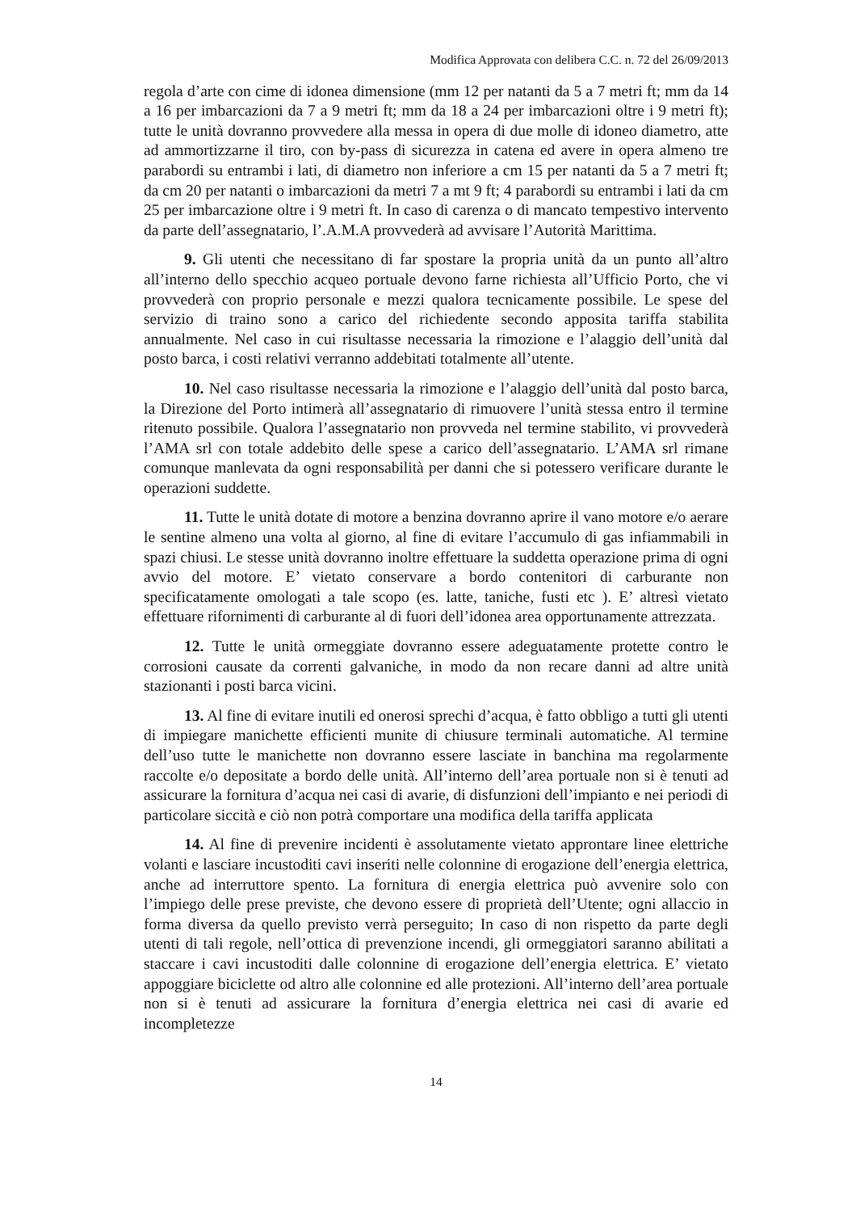Modifica Approvata con delibera C.C. n. 72 del 26/09/2013
regola d’arte con cime di idonea dimensione (mm 12 per natanti da 5 a 7 metri ft; mm da 14 a 16 per imbarcazioni da 7 a 9 metri ft; mm da 18 a 24 per imbarcazioni oltre i 9 metri ft); tutte le unità dovranno provvedere alla messa in opera di due molle di idoneo diametro, atte ad ammortizzarne il tiro, con by-pass di sicurezza in catena ed avere in opera almeno tre parabordi su entrambi i lati, di diametro non inferiore a cm 15 per natanti da 5 a 7 metri ft; da cm 20 per natanti o imbarcazioni da metri 7 a mt 9 ft; 4 parabordi su entrambi i lati da cm 25 per imbarcazione oltre i 9 metri ft. In caso di carenza o di mancato tempestivo intervento da parte dell’assegnatario, l’.A.M.A provvederà ad avvisare l’Autorità Marittima.
9. Gli utenti che necessitano di far spostare la propria unità da un punto all’altro all’interno dello specchio acqueo portuale devono farne richiesta all’Ufficio Porto, che vi provvederà con proprio personale e mezzi qualora tecnicamente possibile. Le spese del servizio di traino sono a carico del richiedente secondo apposita tariffa stabilita annualmente. Nel caso in cui risultasse necessaria la rimozione e l’alaggio dell’unità dal posto barca, i costi relativi verranno addebitati totalmente all’utente.
10. Nel caso risultasse necessaria la rimozione e l’alaggio dell’unità dal posto barca, la Direzione del Porto intimerà all’assegnatario di rimuovere l’unità stessa entro il termine ritenuto possibile. Qualora l’assegnatario non provveda nel termine stabilito, vi provvederà l’AMA srl con totale addebito delle spese a carico dell’assegnatario. L’AMA srl rimane comunque manlevata da ogni responsabilità per danni che si potessero verificare durante le operazioni suddette.
11. Tutte le unità dotate di motore a benzina dovranno aprire il vano motore e/o aerare le sentine almeno una volta al giorno, al fine di evitare l’accumulo di gas infiammabili in spazi chiusi. Le stesse unità dovranno inoltre effettuare la suddetta operazione prima di ogni avvio del motore. E’ vietato conservare a bordo contenitori di carburante non specificatamente omologati a tale scopo (es. latte, taniche, fusti etc ). E’ altresì vietato effettuare rifornimenti di carburante al di fuori dell’idonea area opportunamente attrezzata.
12. Tutte le unità ormeggiate dovranno essere adeguatamente protette contro le corrosioni causate da correnti galvaniche, in modo da non recare danni ad altre unità stazionanti i posti barca vicini.
13. Al fine di evitare inutili ed onerosi sprechi d’acqua, è fatto obbligo a tutti gli utenti di impiegare manichette efficienti munite di chiusure terminali automatiche. Al termine dell’uso tutte le manichette non dovranno essere lasciate in banchina ma regolarmente raccolte e/o depositate a bordo delle unità. All’interno dell’area portuale non si è tenuti ad assicurare la fornitura d’acqua nei casi di avarie, di disfunzioni dell’impianto e nei periodi di particolare siccità e ciò non potrà comportare una modifica della tariffa applicata
14. Al fine di prevenire incidenti è assolutamente vietato approntare linee elettriche volanti e lasciare incustoditi cavi inseriti nelle colonnine di erogazione dell’energia elettrica, anche ad interruttore spento. La fornitura di energia elettrica può avvenire solo con l’impiego delle prese previste, che devono essere di proprietà dell’Utente; ogni allaccio in forma diversa da quello previsto verrà perseguito; In caso di non rispetto da parte degli utenti di tali regole, nell’ottica di prevenzione incendi, gli ormeggiatori saranno abilitati a staccare i cavi incustoditi dalle colonnine di erogazione dell’energia elettrica. E’ vietato appoggiare biciclette od altro alle colonnine ed alle protezioni. All’interno dell’area portuale non si è tenuti ad assicurare la fornitura d’energia elettrica nei casi di avarie ed incompletezze
14